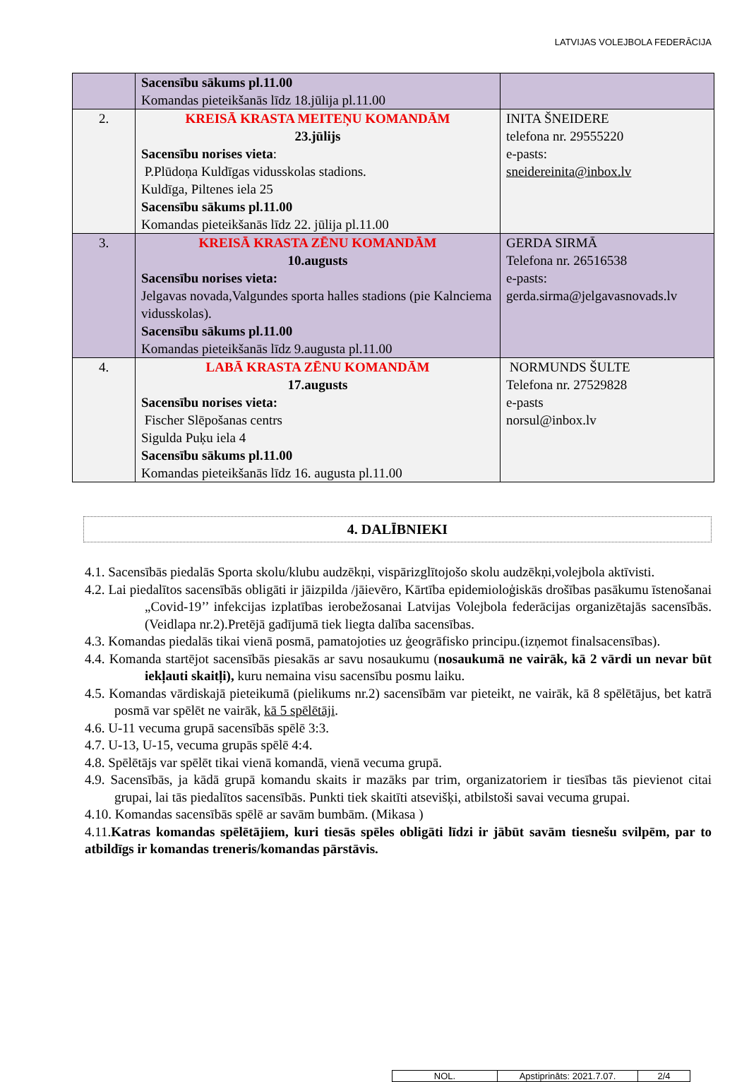LATVIJAS VOLEJBOLA FEDERĀCIJA
| | Sacensību sākums pl.11.00 Komandas pieteikšanās līdz 18.jūlija pl.11.00 | |
| 2. | KREISĀ KRASTA MEITEŅU KOMANDĀM 23.jūlijs Sacensību norises vieta : P.Plūdoņa Kuldīgas vidusskolas stadions. Kuldīga, Piltenes iela 25 Sacensību sākums pl.11.00 Komandas pieteikšanās līdz 22. jūlija pl.11.00 | INITA ŠNEIDERE telefona nr. 29555220 e-pasts: sneidereinita@inbox.lv |
| 3. | KREISĀ KRASTA ZĒNU KOMANDĀM 10.augusts Sacensību norises vieta: Jelgavas novada,Valgundes sporta halles stadions (pie Kalnciema vidusskolas). Sacensību sākums pl.11.00 Komandas pieteikšanās līdz 9.augusta pl.11.00 | GERDA SIRMĀ Telefona nr. 26516538 e-pasts: gerda.sirma@jelgavasnovads.lv |
| 4. | LABĀ KRASTA ZĒNU KOMANDĀM 17.augusts Sacensību norises vieta: Fischer Slēpošanas centrs Sigulda Puķu iela 4 Sacensību sākums pl.11.00 Komandas pieteikšanās līdz 16. augusta pl.11.00 | NORMUNDS ŠULTE Telefona nr. 27529828 e-pasts norsul@inbox.lv |
4. DALĪBNIEKI
4.1. Sacensībās piedalās Sporta skolu/klubu audzēkņi, vispārizglītojošo skolu audzēkņi,volejbola aktīvisti.
4.2. Lai piedalītos sacensībās obligāti ir jāizpilda /jāievēro, Kārtība epidemioloģiskās drošības pasākumu īstenošanai „Covid-19’’ infekcijas izplatības ierobežosanai Latvijas Volejbola federācijas organizētajās sacensībās. (Veidlapa nr.2).Pretējā gadījumā tiek liegta dalība sacensības.
4.3. Komandas piedalās tikai vienā posmā, pamatojoties uz ģeogrāfisko principu.(izņemot finalsacensības).
4.4. Komanda startējot sacensībās piesakās ar savu nosaukumu (nosaukumā ne vairāk, kā 2 vārdi un nevar būt iekļauti skaitļi), kuru nemaina visu sacensību posmu laiku.
4.5. Komandas vārdiskajā pieteikumā (pielikums nr.2) sacensībām var pieteikt, ne vairāk, kā 8 spēlētājus, bet katrā posmā var spēlēt ne vairāk, kā 5 spēlētāji.
4.6. U-11 vecuma grupā sacensībās spēlē 3:3.
4.7. U-13, U-15, vecuma grupās spēlē 4:4.
4.8. Spēlētājs var spēlēt tikai vienā komandā, vienā vecuma grupā.
4.9. Sacensībās, ja kādā grupā komandu skaits ir mazāks par trim, organizatoriem ir tiesības tās pievienot citai grupai, lai tās piedalītos sacensībās. Punkti tiek skaitīti atsevišķi, atbilstoši savai vecuma grupai.
4.10. Komandas sacensībās spēlē ar savām bumbām. (Mikasa )
4.11.Katras komandas spēlētājiem, kuri tiesās spēles obligāti līdzi ir jābūt savām tiesnešu svilpēm, par to atbildīgs ir komandas treneris/komandas pārstāvis.
| NOL. | Apstiprināts: 2021.7.07. | 2/4 |